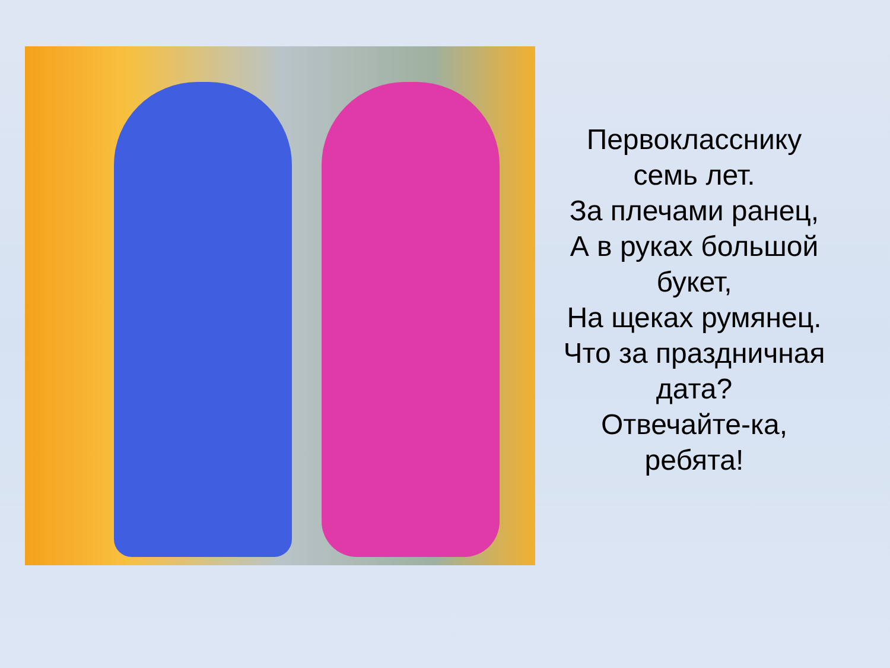Первокласснику
семь лет.
За плечами ранец,
А в руках большой
букет,
На щеках румянец.
Что за праздничная
дата?
Отвечайте-ка,
ребята!